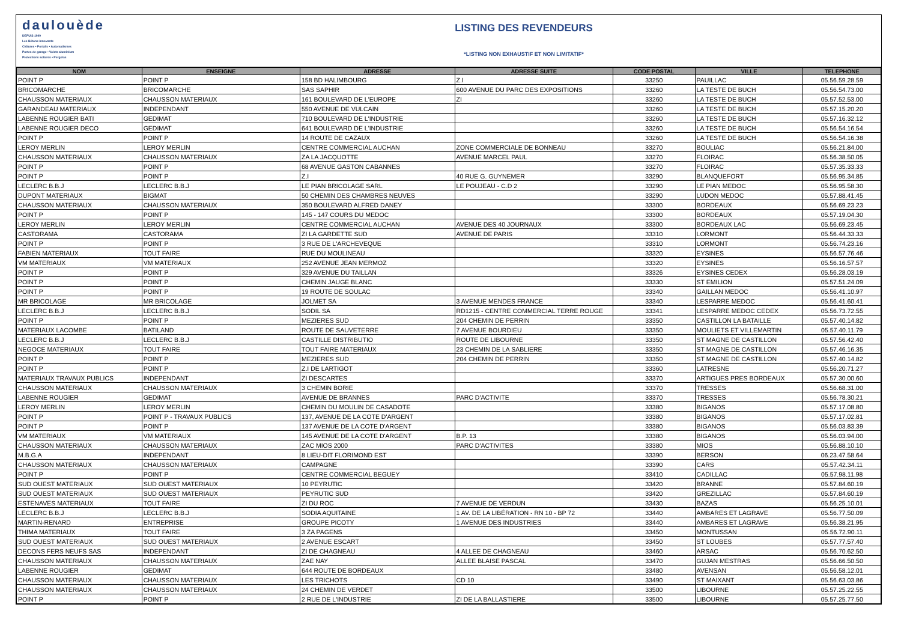daulouède
DEPUIS 1949
Les Bétons innovants
Clôtures • Portails • Automatismes
Portes de garage • Volets aluminium
Protections solaires • Pergolas
LISTING DES REVENDEURS
*LISTING NON EXHAUSTIF ET NON LIMITATIF*
| NOM | ENSEIGNE | ADRESSE | ADRESSE SUITE | CODE POSTAL | VILLE | TELEPHONE |
| --- | --- | --- | --- | --- | --- | --- |
| POINT P | POINT P | 158 BD HALIMBOURG | Z.I | 33250 | PAUILLAC | 05.56.59.28.59 |
| BRICOMARCHE | BRICOMARCHE | SAS SAPHIR | 600 AVENUE DU PARC DES EXPOSITIONS | 33260 | LA TESTE DE BUCH | 05.56.54.73.00 |
| CHAUSSON MATERIAUX | CHAUSSON MATERIAUX | 161 BOULEVARD DE L'EUROPE | ZI | 33260 | LA TESTE DE BUCH | 05.57.52.53.00 |
| GARANDEAU MATERIAUX | INDEPENDANT | 550 AVENUE DE VULCAIN | | 33260 | LA TESTE DE BUCH | 05.57.15.20.20 |
| LABENNE ROUGIER BATI | GEDIMAT | 710 BOULEVARD DE L'INDUSTRIE | | 33260 | LA TESTE DE BUCH | 05.57.16.32.12 |
| LABENNE ROUGIER DECO | GEDIMAT | 641 BOULEVARD DE L'INDUSTRIE | | 33260 | LA TESTE DE BUCH | 05.56.54.16.54 |
| POINT P | POINT P | 14 ROUTE DE CAZAUX | | 33260 | LA TESTE DE BUCH | 05.56.54.16.38 |
| LEROY MERLIN | LEROY MERLIN | CENTRE COMMERCIAL AUCHAN | ZONE COMMERCIALE DE BONNEAU | 33270 | BOULIAC | 05.56.21.84.00 |
| CHAUSSON MATERIAUX | CHAUSSON MATERIAUX | ZA LA JACQUOTTE | AVENUE MARCEL PAUL | 33270 | FLOIRAC | 05.56.38.50.05 |
| POINT P | POINT P | 68 AVENUE GASTON CABANNES | | 33270 | FLOIRAC | 05.57.35.33.33 |
| POINT P | POINT P | Z.I | 40 RUE G. GUYNEMER | 33290 | BLANQUEFORT | 05.56.95.34.85 |
| LECLERC B.B.J | LECLERC B.B.J | LE PIAN BRICOLAGE SARL | LE POUJEAU - C.D 2 | 33290 | LE PIAN MEDOC | 05.56.95.58.30 |
| DUPONT MATERIAUX | BIGMAT | 50 CHEMIN DES CHAMBRES NEUVES | | 33290 | LUDON MEDOC | 05.57.88.41.45 |
| CHAUSSON MATERIAUX | CHAUSSON MATERIAUX | 350 BOULEVARD ALFRED DANEY | | 33300 | BORDEAUX | 05.56.69.23.23 |
| POINT P | POINT P | 145 - 147 COURS DU MEDOC | | 33300 | BORDEAUX | 05.57.19.04.30 |
| LEROY MERLIN | LEROY MERLIN | CENTRE COMMERCIAL AUCHAN | AVENUE DES 40 JOURNAUX | 33300 | BORDEAUX LAC | 05.56.69.23.45 |
| CASTORAMA | CASTORAMA | ZI LA GARDETTE SUD | AVENUE DE PARIS | 33310 | LORMONT | 05.56.44.33.33 |
| POINT P | POINT P | 3 RUE DE L'ARCHEVEQUE | | 33310 | LORMONT | 05.56.74.23.16 |
| FABIEN MATERIAUX | TOUT FAIRE | RUE DU MOULINEAU | | 33320 | EYSINES | 05.56.57.76.46 |
| VM MATERIAUX | VM MATERIAUX | 252 AVENUE JEAN MERMOZ | | 33320 | EYSINES | 05.56.16.57.57 |
| POINT P | POINT P | 329 AVENUE DU TAILLAN | | 33326 | EYSINES CEDEX | 05.56.28.03.19 |
| POINT P | POINT P | CHEMIN JAUGE BLANC | | 33330 | ST EMILION | 05.57.51.24.09 |
| POINT P | POINT P | 19 ROUTE DE SOULAC | | 33340 | GAILLAN MEDOC | 05.56.41.10.97 |
| MR BRICOLAGE | MR BRICOLAGE | JOLMET SA | 3 AVENUE MENDES FRANCE | 33340 | LESPARRE MEDOC | 05.56.41.60.41 |
| LECLERC B.B.J | LECLERC B.B.J | SODIL SA | RD1215 - CENTRE COMMERCIAL TERRE ROUGE | 33341 | LESPARRE MEDOC CEDEX | 05.56.73.72.55 |
| POINT P | POINT P | MEZIERES SUD | 204 CHEMIN DE PERRIN | 33350 | CASTILLON LA BATAILLE | 05.57.40.14.82 |
| MATERIAUX LACOMBE | BATILAND | ROUTE DE SAUVETERRE | 7 AVENUE BOURDIEU | 33350 | MOULIETS ET VILLEMARTIN | 05.57.40.11.79 |
| LECLERC B.B.J | LECLERC B.B.J | CASTILLE DISTRIBUTIO | ROUTE DE LIBOURNE | 33350 | ST MAGNE DE CASTILLON | 05.57.56.42.40 |
| NEGOCE MATERIAUX | TOUT FAIRE | TOUT FAIRE MATERIAUX | 23 CHEMIN DE LA SABLIERE | 33350 | ST MAGNE DE CASTILLON | 05.57.46.16.35 |
| POINT P | POINT P | MEZIERES SUD | 204 CHEMIN DE PERRIN | 33350 | ST MAGNE DE CASTILLON | 05.57.40.14.82 |
| POINT P | POINT P | Z.I DE LARTIGOT | | 33360 | LATRESNE | 05.56.20.71.27 |
| MATERIAUX TRAVAUX PUBLICS | INDEPENDANT | ZI DESCARTES | | 33370 | ARTIGUES PRES BORDEAUX | 05.57.30.00.60 |
| CHAUSSON MATERIAUX | CHAUSSON MATERIAUX | 3 CHEMIN BORIE | | 33370 | TRESSES | 05.56.68.31.00 |
| LABENNE ROUGIER | GEDIMAT | AVENUE DE BRANNES | PARC D'ACTIVITE | 33370 | TRESSES | 05.56.78.30.21 |
| LEROY MERLIN | LEROY MERLIN | CHEMIN DU MOULIN DE CASADOTE | | 33380 | BIGANOS | 05.57.17.08.80 |
| POINT P | POINT P - TRAVAUX PUBLICS | 137, AVENUE DE LA COTE D'ARGENT | | 33380 | BIGANOS | 05.57.17.02.81 |
| POINT P | POINT P | 137 AVENUE DE LA COTE D'ARGENT | | 33380 | BIGANOS | 05.56.03.83.39 |
| VM MATERIAUX | VM MATERIAUX | 145 AVENUE DE LA COTE D'ARGENT | B.P. 13 | 33380 | BIGANOS | 05.56.03.94.00 |
| CHAUSSON MATERIAUX | CHAUSSON MATERIAUX | ZAC MIOS 2000 | PARC D'ACTIVITES | 33380 | MIOS | 05.56.88.10.10 |
| M.B.G.A | INDEPENDANT | 8 LIEU-DIT FLORIMOND EST | | 33390 | BERSON | 06.23.47.58.64 |
| CHAUSSON MATERIAUX | CHAUSSON MATERIAUX | CAMPAGNE | | 33390 | CARS | 05.57.42.34.11 |
| POINT P | POINT P | CENTRE COMMERCIAL BEGUEY | | 33410 | CADILLAC | 05.57.98.11.98 |
| SUD OUEST MATERIAUX | SUD OUEST MATERIAUX | 10 PEYRUTIC | | 33420 | BRANNE | 05.57.84.60.19 |
| SUD OUEST MATERIAUX | SUD OUEST MATERIAUX | PEYRUTIC SUD | | 33420 | GREZILLAC | 05.57.84.60.19 |
| ESTENAVES MATERIAUX | TOUT FAIRE | ZI DU ROC | 7 AVENUE DE VERDUN | 33430 | BAZAS | 05.56.25.10.01 |
| LECLERC B.B.J | LECLERC B.B.J | SODIA AQUITAINE | 1 AV. DE LA LIBÉRATION - RN 10 - BP 72 | 33440 | AMBARES ET LAGRAVE | 05.56.77.50.09 |
| MARTIN-RENARD | ENTREPRISE | GROUPE PICOTY | 1 AVENUE DES INDUSTRIES | 33440 | AMBARES ET LAGRAVE | 05.56.38.21.95 |
| THIMA MATERIAUX | TOUT FAIRE | 3 ZA PAGENS | | 33450 | MONTUSSAN | 05.56.72.90.11 |
| SUD OUEST MATERIAUX | SUD OUEST MATERIAUX | 2 AVENUE ESCART | | 33450 | ST LOUBES | 05.57.77.57.40 |
| DECONS FERS NEUFS SAS | INDEPENDANT | ZI DE CHAGNEAU | 4 ALLEE DE CHAGNEAU | 33460 | ARSAC | 05.56.70.62.50 |
| CHAUSSON MATERIAUX | CHAUSSON MATERIAUX | ZAE NAY | ALLEE BLAISE PASCAL | 33470 | GUJAN MESTRAS | 05.56.66.50.50 |
| LABENNE ROUGIER | GEDIMAT | 644 ROUTE DE BORDEAUX | | 33480 | AVENSAN | 05.56.58.12.01 |
| CHAUSSON MATERIAUX | CHAUSSON MATERIAUX | LES TRICHOTS | CD 10 | 33490 | ST MAIXANT | 05.56.63.03.86 |
| CHAUSSON MATERIAUX | CHAUSSON MATERIAUX | 24 CHEMIN DE VERDET | | 33500 | LIBOURNE | 05.57.25.22.55 |
| POINT P | POINT P | 2 RUE DE L'INDUSTRIE | ZI DE LA BALLASTIERE | 33500 | LIBOURNE | 05.57.25.77.50 |